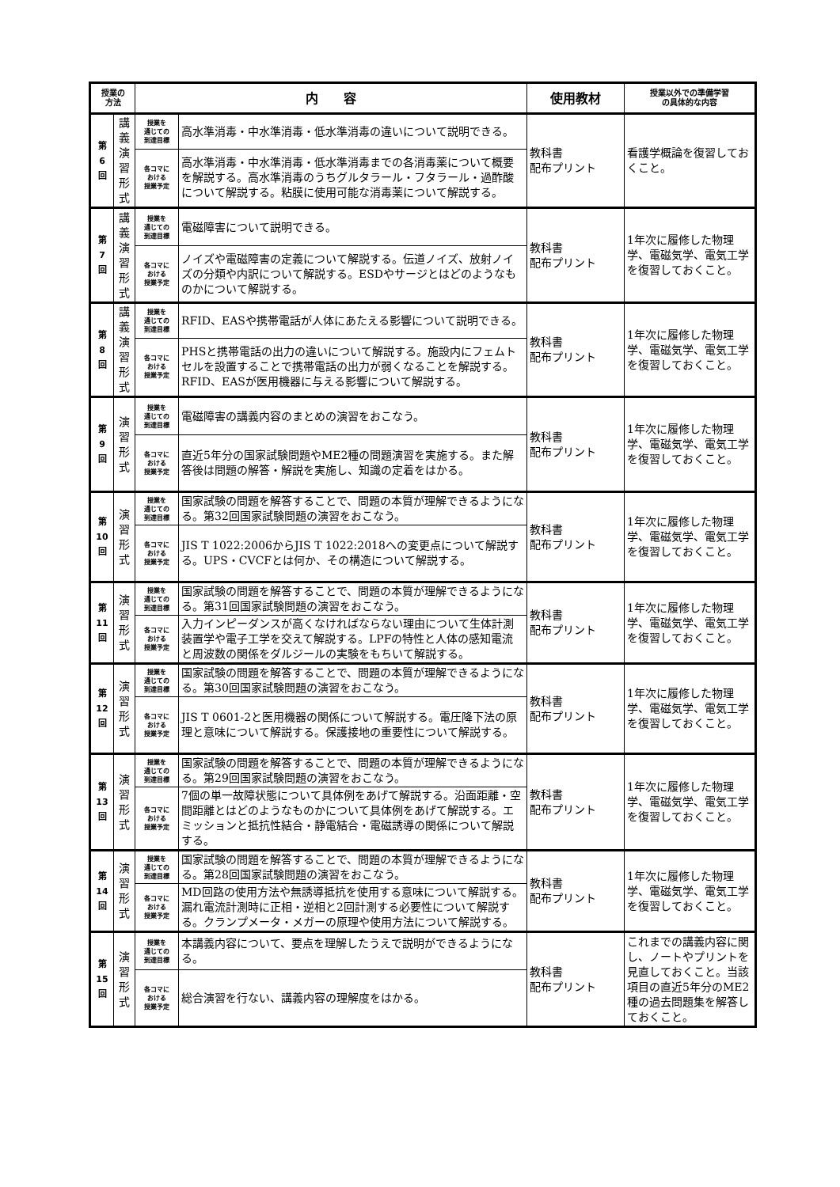| 授業の 方法 | | 内 容 | | 使用教材 | 授業以外での準備学習 の具体的な内容 |
| --- | --- | --- | --- | --- | --- |
| 第 6 回 | 講 義 演 習 形 式 | 授業を 通じての 到達目標 | 高水準消毒・中水準消毒・低水準消毒の違いについて説明できる。 | 教科書 配布プリント | 看護学概論を復習しておくこと。 |
| | | 各コマに おける 授業予定 | 高水準消毒・中水準消毒・低水準消毒までの各消毒薬について概要を解説する。高水準消毒のうちグルタラール・フタラール・過酢酸について解説する。粘膜に使用可能な消毒薬について解説する。 | | |
| 第 7 回 | 講 義 演 習 形 式 | 授業を 通じての 到達目標 | 電磁障害について説明できる。 | 教科書 配布プリント | 1年次に履修した物理学、電磁気学、電気工学を復習しておくこと。 |
| | | 各コマに おける 授業予定 | ノイズや電磁障害の定義について解説する。伝道ノイズ、放射ノイズの分類や内訳について解説する。ESDやサージとはどのようなものかについて解説する。 | | |
| 第 8 回 | 講 義 演 習 形 式 | 授業を 通じての 到達目標 | RFID、EASや携帯電話が人体にあたえる影響について説明できる。 | 教科書 配布プリント | 1年次に履修した物理学、電磁気学、電気工学を復習しておくこと。 |
| | | 各コマに おける 授業予定 | PHSと携帯電話の出力の違いについて解説する。施設内にフェムトセルを設置することで携帯電話の出力が弱くなることを解説する。RFID、EASが医用機器に与える影響について解説する。 | | |
| 第 9 回 | 演 習 形 式 | 授業を 通じての 到達目標 | 電磁障害の講義内容のまとめの演習をおこなう。 | 教科書 配布プリント | 1年次に履修した物理学、電磁気学、電気工学を復習しておくこと。 |
| | | 各コマに おける 授業予定 | 直近5年分の国家試験問題やME2種の問題演習を実施する。また解答後は問題の解答・解説を実施し、知識の定着をはかる。 | | |
| 第 10 回 | 演 習 形 式 | 授業を 通じての 到達目標 | 国家試験の問題を解答することで、問題の本質が理解できるようになる。第32回国家試験問題の演習をおこなう。 | 教科書 配布プリント | 1年次に履修した物理学、電磁気学、電気工学を復習しておくこと。 |
| | | 各コマに おける 授業予定 | JIS T 1022:2006からJIS T 1022:2018への変更点について解説する。UPS・CVCFとは何か、その構造について解説する。 | | |
| 第 11 回 | 演 習 形 式 | 授業を 通じての 到達目標 | 国家試験の問題を解答することで、問題の本質が理解できるようになる。第31回国家試験問題の演習をおこなう。 | 教科書 配布プリント | 1年次に履修した物理学、電磁気学、電気工学を復習しておくこと。 |
| | | 各コマに おける 授業予定 | 入力インピーダンスが高くなければならない理由について生体計測装置学や電子工学を交えて解説する。LPFの特性と人体の感知電流と周波数の関係をダルジールの実験をもちいて解説する。 | | |
| 第 12 回 | 演 習 形 式 | 授業を 通じての 到達目標 | 国家試験の問題を解答することで、問題の本質が理解できるようになる。第30回国家試験問題の演習をおこなう。 | 教科書 配布プリント | 1年次に履修した物理学、電磁気学、電気工学を復習しておくこと。 |
| | | 各コマに おける 授業予定 | JIS T 0601-2と医用機器の関係について解説する。電圧降下法の原理と意味について解説する。保護接地の重要性について解説する。 | | |
| 第 13 回 | 演 習 形 式 | 授業を 通じての 到達目標 | 国家試験の問題を解答することで、問題の本質が理解できるようになる。第29回国家試験問題の演習をおこなう。 | 教科書 配布プリント | 1年次に履修した物理学、電磁気学、電気工学を復習しておくこと。 |
| | | 各コマに おける 授業予定 | 7個の単一故障状態について具体例をあげて解説する。沿面距離・空間距離とはどのようなものかについて具体例をあげて解説する。エミッションと抵抗性結合・静電結合・電磁誘導の関係について解説する。 | | |
| 第 14 回 | 演 習 形 式 | 授業を 通じての 到達目標 | 国家試験の問題を解答することで、問題の本質が理解できるようになる。第28回国家試験問題の演習をおこなう。 | 教科書 配布プリント | 1年次に履修した物理学、電磁気学、電気工学を復習しておくこと。 |
| | | 各コマに おける 授業予定 | MD回路の使用方法や無誘導抵抗を使用する意味について解説する。漏れ電流計測時に正相・逆相と2回計測する必要性について解説する。クランプメータ・メガーの原理や使用方法について解説する。 | | |
| 第 15 回 | 演 習 形 式 | 授業を 通じての 到達目標 | 本講義内容について、要点を理解したうえで説明ができるようになる。 | 教科書 配布プリント | これまでの講義内容に関し、ノートやプリントを見直しておくこと。当該項目の直近5年分のME2種の過去問題集を解答しておくこと。 |
| | | 各コマに おける 授業予定 | 総合演習を行ない、講義内容の理解度をはかる。 | | |